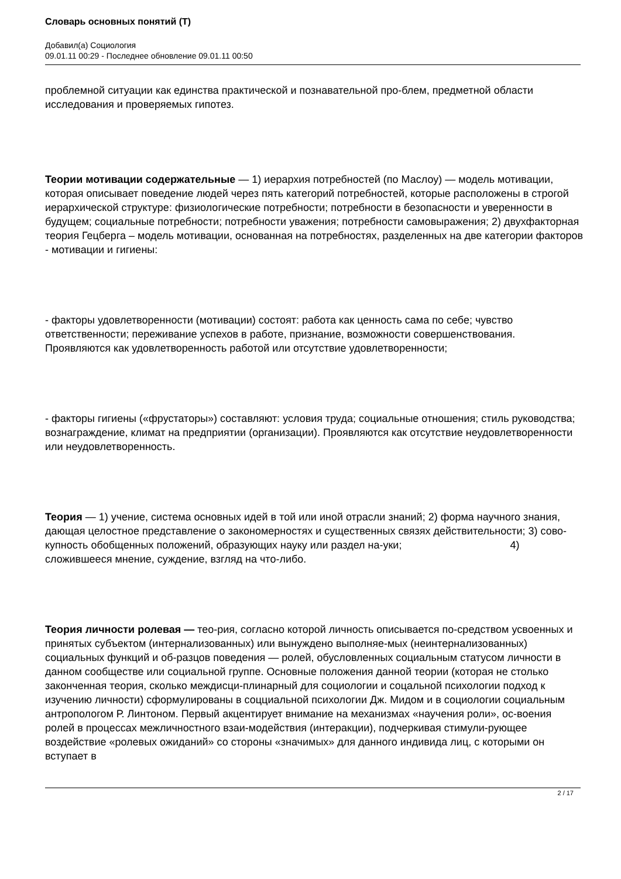Словарь основных понятий (Т)
Добавил(а) Социология
09.01.11 00:29 - Последнее обновление 09.01.11 00:50
проблемной ситуации как единства практической и познавательной про-блем, предметной области исследования и проверяемых гипотез.
Теории мотивации содержательные — 1) иерархия потребностей (по Маслоу) — модель мотивации, которая описывает поведение людей через пять категорий потребностей, которые расположены в строгой иерархической структуре: физиологические потребности; потребности в безопасности и уверенности в будущем; социальные потребности; потребности уважения; потребности самовыражения; 2) двухфакторная теория Гецберга – модель мотивации, основанная на потребностях, разделенных на две категории факторов - мотивации и гигиены:
- факторы удовлетворенности (мотивации) состоят: работа как ценность сама по себе; чувство ответственности; переживание успехов в работе, признание, возможности совершенствования. Проявляются как удовлетворенность работой или отсутствие удовлетворенности;
- факторы гигиены («фрустаторы») составляют: условия труда; социальные отношения; стиль руководства; вознаграждение, климат на предприятии (организации). Проявляются как отсутствие неудовлетворенности или неудовлетворенность.
Теория — 1) учение, система основных идей в той или иной отрасли знаний; 2) форма научного знания, дающая целостное представление о закономерностях и существенных связях действительности; 3) сово-купность обобщенных положений, образующих науку или раздел на-уки; 4) сложившееся мнение, суждение, взгляд на что-либо.
Теория личности ролевая — тео-рия, согласно которой личность описывается по-средством усвоенных и принятых субъектом (интернализованных) или вынуждено выполняе-мых (неинтернализованных) социальных функций и об-разцов поведения — ролей, обусловленных социальным статусом личности в данном сообществе или социальной группе. Основные положения данной теории (которая не столько законченная теория, сколько междисци-плинарный для социологии и соцальной психологии подход к изучению личности) сформулированы в соцциальной психологии Дж. Мидом и в социологии социальным антропологом Р. Линтоном. Первый акцентирует внимание на механизмах «научения роли», ос-воения ролей в процессах межличностного взаи-модействия (интеракции), подчеркивая стимули-рующее воздействие «ролевых ожиданий» со стороны «значимых» для данного индивида лиц, с которыми он вступает в
2 / 17